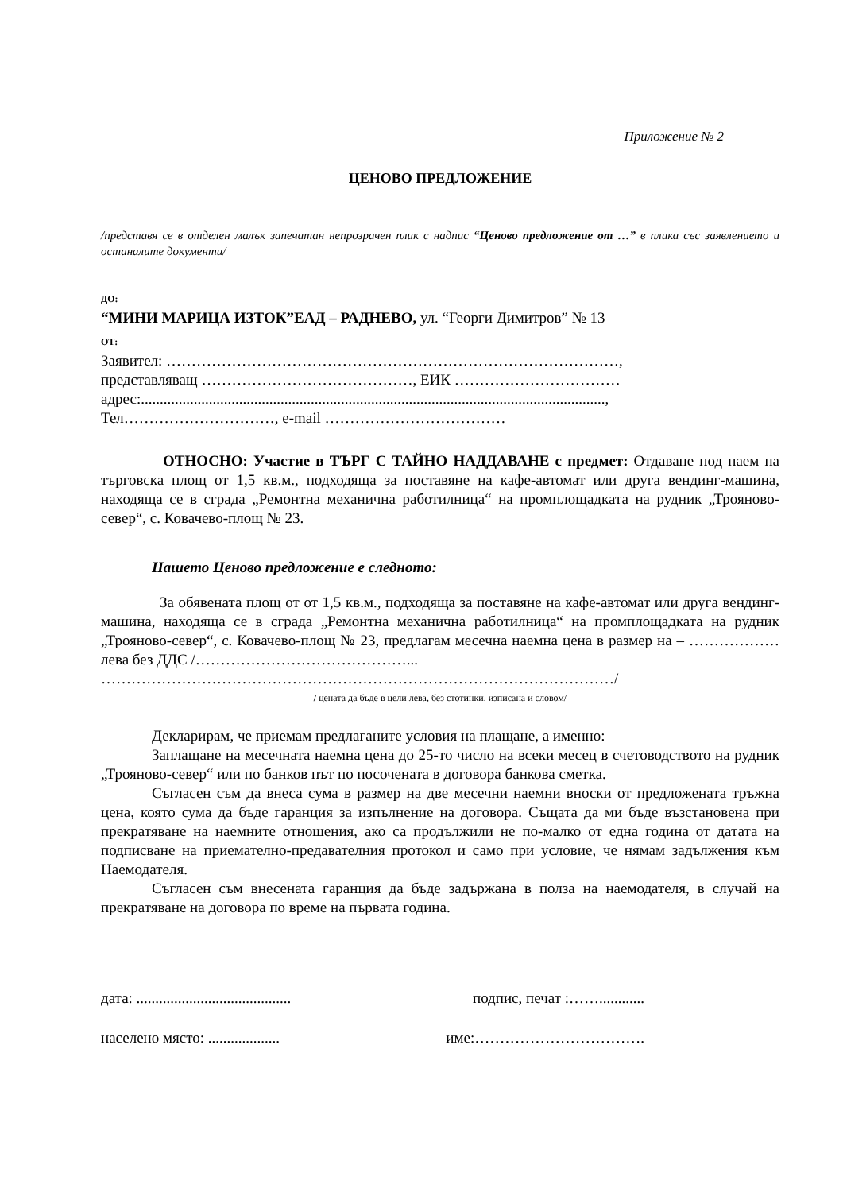Приложение № 2
ЦЕНОВО ПРЕДЛОЖЕНИЕ
/представя се в отделен малък запечатан непрозрачен плик с надпис “Ценово предложение от …” в плика със заявлението и останалите документи/
ДО:
“МИНИ МАРИЦА ИЗТОК”ЕАД – РАДНЕВО, ул. “Георги Димитров” № 13
ОТ:
Заявител: ………………………………………………………………………………,
представляващ ……………………………………, ЕИК ……………………………
адрес:...........................................................................................................................,
Тел…………………………, e-mail ………………………………
ОТНОСНО: Участие в ТЪРГ С ТАЙНО НАДДАВАНЕ с предмет: Отдаване под наем на търговска площ от 1,5 кв.м., подходяща за поставяне на кафе-автомат или друга вендинг-машина, находяща се в сграда „Ремонтна механична работилница“ на промплощадката на рудник „Трояново-север“, с. Ковачево-площ № 23.
Нашето Ценово предложение е следното:
За обявената площ от от 1,5 кв.м., подходяща за поставяне на кафе-автомат или друга вендинг-машина, находяща се в сграда „Ремонтна механична работилница“ на промплощадката на рудник „Трояново-север“, с. Ковачево-площ № 23, предлагам месечна наемна цена в размер на – ……………… лева без ДДС /……………………………………...
…………………………………………………………………………………………/
/ цената да бъде в цели лева, без стотинки, изписана и словом/
Декларирам, че приемам предлаганите условия на плащане, а именно:
Заплащане на месечната наемна цена до 25-то число на всеки месец в счетоводството на рудник „Трояново-север“ или по банков път по посочената в договора банкова сметка.
Съгласен съм да внеса сума в размер на две месечни наемни вноски от предложената тръжна цена, която сума да бъде гаранция за изпълнение на договора. Същата да ми бъде възстановена при прекратяване на наемните отношения, ако са продължили не по-малко от една година от датата на подписване на приемателно-предавателния протокол и само при условие, че нямам задължения към Наемодателя.
Съгласен съм внесената гаранция да бъде задържана в полза на наемодателя, в случай на прекратяване на договора по време на първата година.
дата: ......................................... подпис, печат :……............
населено място: ................... име:…………………………….